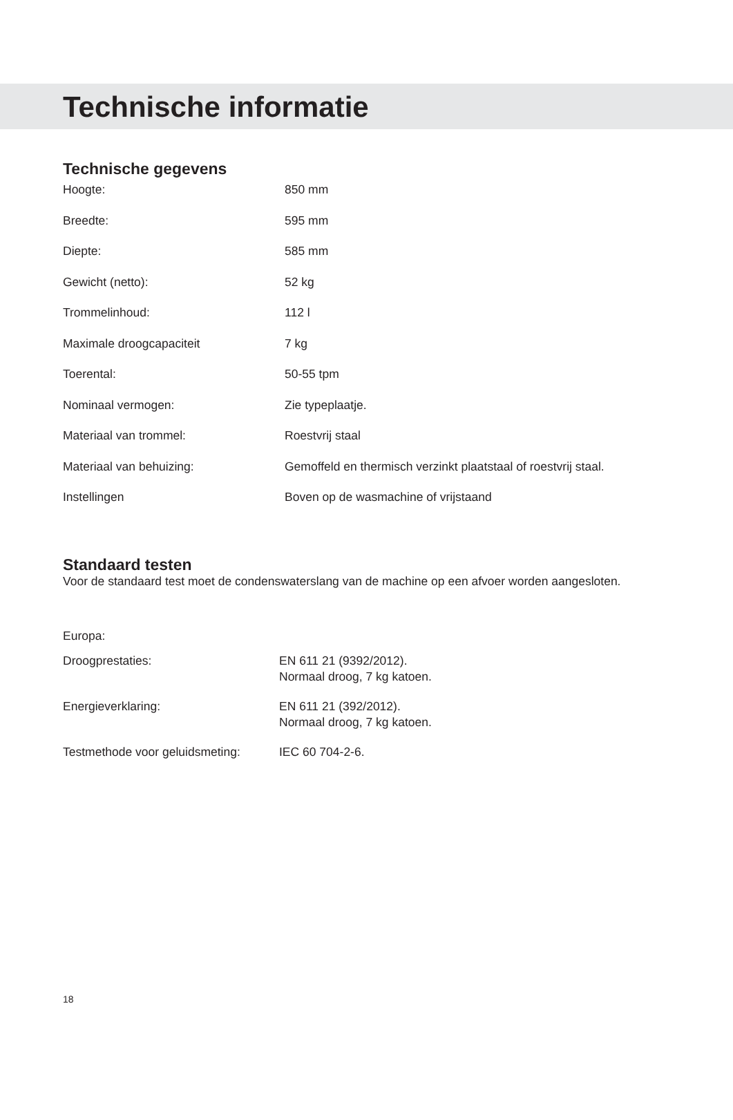Technische informatie
Technische gegevens
| Hoogte: | 850 mm |
| Breedte: | 595 mm |
| Diepte: | 585 mm |
| Gewicht (netto): | 52 kg |
| Trommelinhoud: | 112 l |
| Maximale droogcapaciteit | 7 kg |
| Toerental: | 50-55 tpm |
| Nominaal vermogen: | Zie typeplaatje. |
| Materiaal van trommel: | Roestvrij staal |
| Materiaal van behuizing: | Gemoffeld en thermisch verzinkt plaatstaal of roestvrij staal. |
| Instellingen | Boven op de wasmachine of vrijstaand |
Standaard testen
Voor de standaard test moet de condenswaterslang van de machine op een afvoer worden aangesloten.
Europa:
| Droogprestaties: | EN 611 21 (9392/2012). Normaal droog, 7 kg katoen. |
| Energieverklaring: | EN 611 21 (392/2012). Normaal droog, 7 kg katoen. |
| Testmethode voor geluidsmeting: | IEC 60 704-2-6. |
18